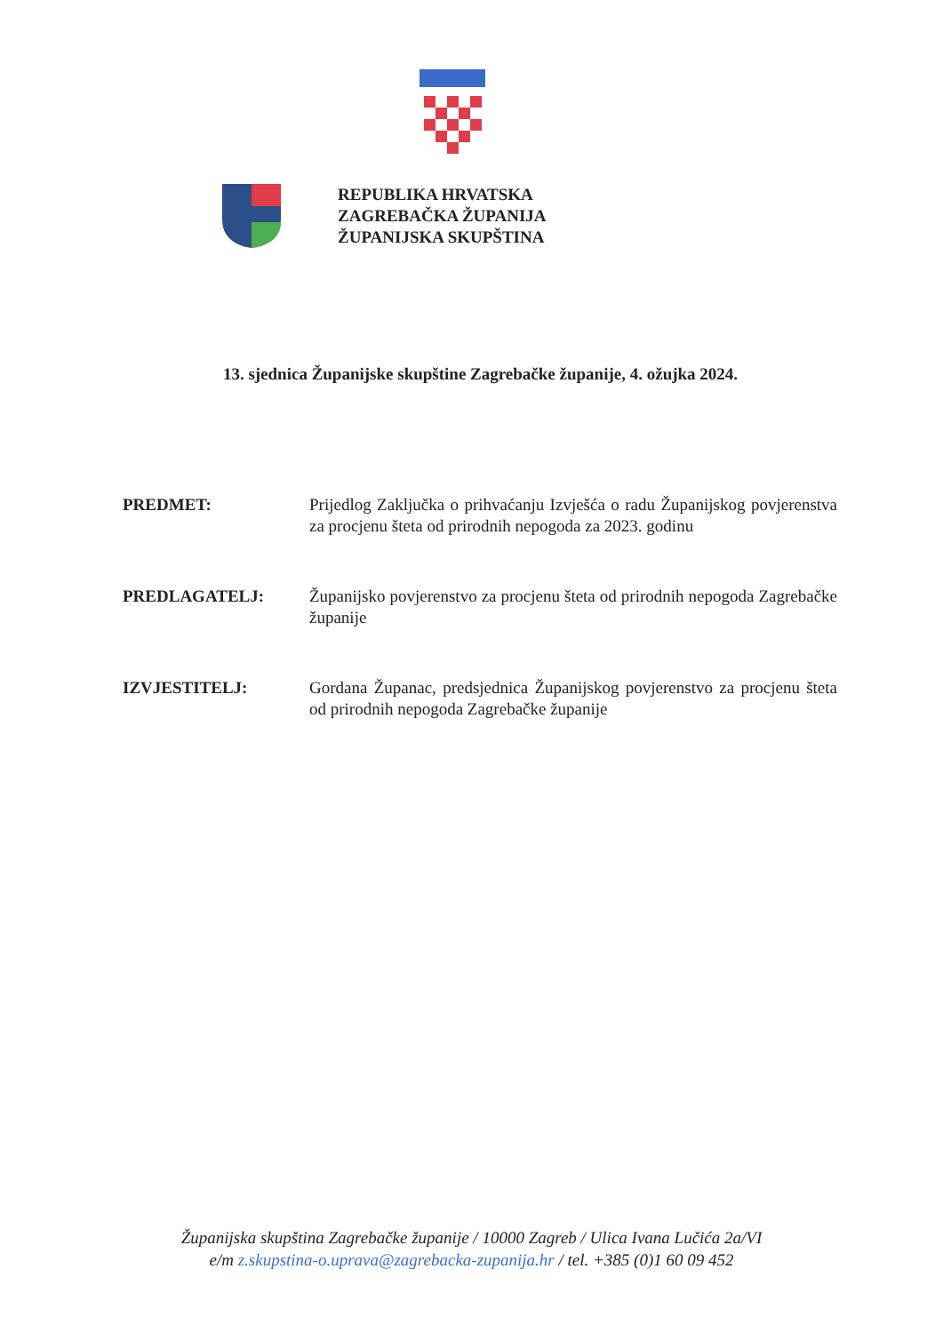REPUBLIKA HRVATSKA
ZAGREBAČKA ŽUPANIJA
ŽUPANIJSKA SKUPŠTINA
13. sjednica Županijske skupštine Zagrebačke županije, 4. ožujka 2024.
PREDMET: Prijedlog Zaključka o prihvaćanju Izvješća o radu Županijskog povjerenstva za procjenu šteta od prirodnih nepogoda za 2023. godinu
PREDLAGATELJ: Županijsko povjerenstvo za procjenu šteta od prirodnih nepogoda Zagrebačke županije
IZVJESTITELJ: Gordana Županac, predsjednica Županijskog povjerenstvo za procjenu šteta od prirodnih nepogoda Zagrebačke županije
Županijska skupština Zagrebačke županije / 10000 Zagreb / Ulica Ivana Lučića 2a/VI
e/m z.skupstina-o.uprava@zagrebacka-zupanija.hr / tel. +385 (0)1 60 09 452